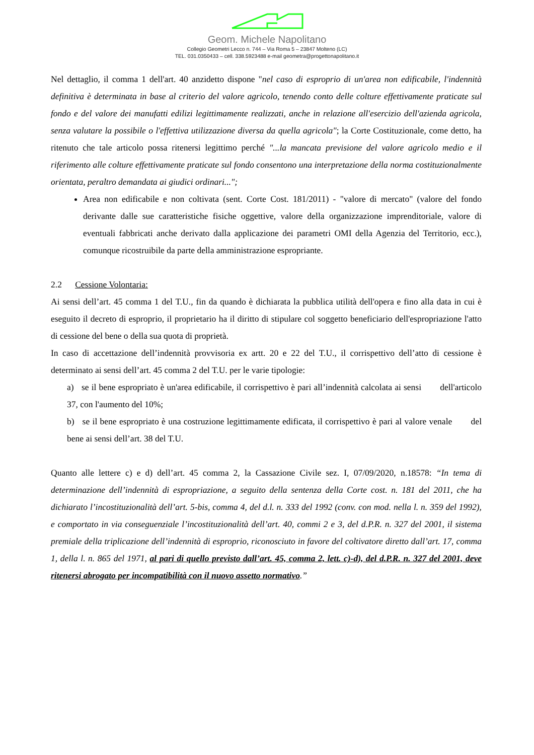Geom. Michele Napolitano
Collegio Geometri Lecco n. 744 – Via Roma 5 – 23847 Molteno (LC)
TEL. 031.0350433 – cell. 338.5923488 e-mail geometra@progettonapolitano.it
Nel dettaglio, il comma 1 dell'art. 40 anzidetto dispone "nel caso di esproprio di un'area non edificabile, l'indennità definitiva è determinata in base al criterio del valore agricolo, tenendo conto delle colture effettivamente praticate sul fondo e del valore dei manufatti edilizi legittimamente realizzati, anche in relazione all'esercizio dell'azienda agricola, senza valutare la possibile o l'effettiva utilizzazione diversa da quella agricola"; la Corte Costituzionale, come detto, ha ritenuto che tale articolo possa ritenersi legittimo perché "...la mancata previsione del valore agricolo medio e il riferimento alle colture effettivamente praticate sul fondo consentono una interpretazione della norma costituzionalmente orientata, peraltro demandata ai giudici ordinari...";
Area non edificabile e non coltivata (sent. Corte Cost. 181/2011) - "valore di mercato" (valore del fondo derivante dalle sue caratteristiche fisiche oggettive, valore della organizzazione imprenditoriale, valore di eventuali fabbricati anche derivato dalla applicazione dei parametri OMI della Agenzia del Territorio, ecc.), comunque ricostruibile da parte della amministrazione espropriante.
2.2 Cessione Volontaria:
Ai sensi dell’art. 45 comma 1 del T.U., fin da quando è dichiarata la pubblica utilità dell'opera e fino alla data in cui è eseguito il decreto di esproprio, il proprietario ha il diritto di stipulare col soggetto beneficiario dell'espropriazione l'atto di cessione del bene o della sua quota di proprietà.
In caso di accettazione dell’indennità provvisoria ex artt. 20 e 22 del T.U., il corrispettivo dell’atto di cessione è determinato ai sensi dell’art. 45 comma 2 del T.U. per le varie tipologie:
a) se il bene espropriato è un'area edificabile, il corrispettivo è pari all’indennità calcolata ai sensi dell'articolo 37, con l'aumento del 10%;
b) se il bene espropriato è una costruzione legittimamente edificata, il corrispettivo è pari al valore venale del bene ai sensi dell’art. 38 del T.U.
Quanto alle lettere c) e d) dell’art. 45 comma 2, la Cassazione Civile sez. I, 07/09/2020, n.18578: “In tema di determinazione dell’indennità di espropriazione, a seguito della sentenza della Corte cost. n. 181 del 2011, che ha dichiarato l’incostituzionalità dell’art. 5-bis, comma 4, del d.l. n. 333 del 1992 (conv. con mod. nella l. n. 359 del 1992), e comportato in via conseguenziale l’incostituzionalità dell’art. 40, commi 2 e 3, del d.P.R. n. 327 del 2001, il sistema premiale della triplicazione dell’indennità di esproprio, riconosciuto in favore del coltivatore diretto dall’art. 17, comma 1, della l. n. 865 del 1971, al pari di quello previsto dall’art. 45, comma 2, lett. c)-d), del d.P.R. n. 327 del 2001, deve ritenersi abrogato per incompatibilità con il nuovo assetto normativo.”